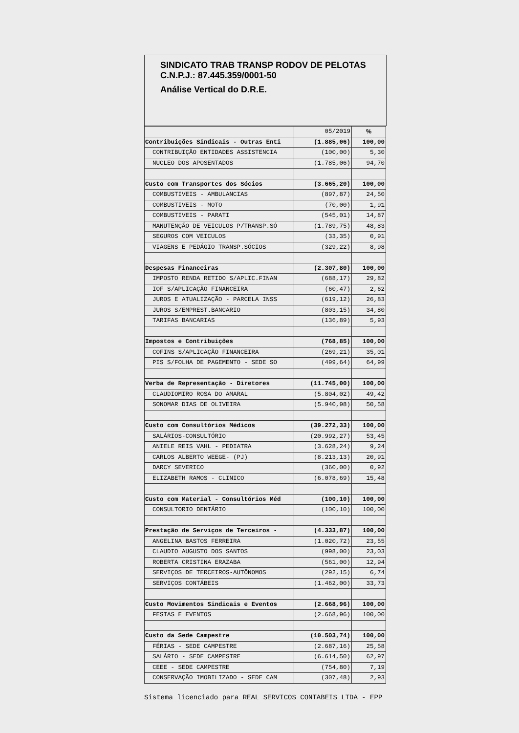SINDICATO TRAB TRANSP RODOV DE PELOTAS
C.N.P.J.: 87.445.359/0001-50
Análise Vertical do D.R.E.
| | 05/2019 | % |
| --- | --- | --- |
| Contribuições Sindicais - Outras Enti | (1.885,06) | 100,00 |
| CONTRIBUIÇÃO ENTIDADES ASSISTENCIA | (100,00) | 5,30 |
| NUCLEO DOS APOSENTADOS | (1.785,06) | 94,70 |
| Custo com Transportes dos Sócios | (3.665,20) | 100,00 |
| COMBUSTIVEIS - AMBULANCIAS | (897,87) | 24,50 |
| COMBUSTIVEIS - MOTO | (70,00) | 1,91 |
| COMBUSTIVEIS - PARATI | (545,01) | 14,87 |
| MANUTENÇÃO DE VEICULOS P/TRANSP.SÓ | (1.789,75) | 48,83 |
| SEGUROS COM VEICULOS | (33,35) | 0,91 |
| VIAGENS E PEDÁGIO TRANSP.SÓCIOS | (329,22) | 8,98 |
| Despesas Financeiras | (2.307,80) | 100,00 |
| IMPOSTO RENDA RETIDO S/APLIC.FINAN | (688,17) | 29,82 |
| IOF S/APLICAÇÃO FINANCEIRA | (60,47) | 2,62 |
| JUROS E ATUALIZAÇÃO - PARCELA INSS | (619,12) | 26,83 |
| JUROS S/EMPREST.BANCARIO | (803,15) | 34,80 |
| TARIFAS BANCARIAS | (136,89) | 5,93 |
| Impostos e Contribuições | (768,85) | 100,00 |
| COFINS S/APLICAÇÃO FINANCEIRA | (269,21) | 35,01 |
| PIS S/FOLHA DE PAGEMENTO - SEDE SO | (499,64) | 64,99 |
| Verba de Representação - Diretores | (11.745,00) | 100,00 |
| CLAUDIOMIRO ROSA DO AMARAL | (5.804,02) | 49,42 |
| SONOMAR DIAS DE OLIVEIRA | (5.940,98) | 50,58 |
| Custo com Consultórios Médicos | (39.272,33) | 100,00 |
| SALÁRIOS-CONSULTÓRIO | (20.992,27) | 53,45 |
| ANIELE REIS VAHL - PEDIATRA | (3.628,24) | 9,24 |
| CARLOS ALBERTO WEEGE- (PJ) | (8.213,13) | 20,91 |
| DARCY SEVERICO | (360,00) | 0,92 |
| ELIZABETH RAMOS - CLINICO | (6.078,69) | 15,48 |
| Custo com Material - Consultórios Méd | (100,10) | 100,00 |
| CONSULTORIO DENTÁRIO | (100,10) | 100,00 |
| Prestação de Serviços de Terceiros - | (4.333,87) | 100,00 |
| ANGELINA BASTOS FERREIRA | (1.020,72) | 23,55 |
| CLAUDIO AUGUSTO DOS SANTOS | (998,00) | 23,03 |
| ROBERTA CRISTINA ERAZABA | (561,00) | 12,94 |
| SERVIÇOS DE TERCEIROS-AUTÔNOMOS | (292,15) | 6,74 |
| SERVIÇOS CONTÁBEIS | (1.462,00) | 33,73 |
| Custo Movimentos Sindicais e Eventos | (2.668,96) | 100,00 |
| FESTAS E EVENTOS | (2.668,96) | 100,00 |
| Custo da Sede Campestre | (10.503,74) | 100,00 |
| FÉRIAS - SEDE CAMPESTRE | (2.687,16) | 25,58 |
| SALÁRIO - SEDE CAMPESTRE | (6.614,50) | 62,97 |
| CEEE - SEDE CAMPESTRE | (754,80) | 7,19 |
| CONSERVAÇÃO IMOBILIZADO - SEDE CAM | (307,48) | 2,93 |
Sistema licenciado para REAL SERVICOS CONTABEIS LTDA - EPP